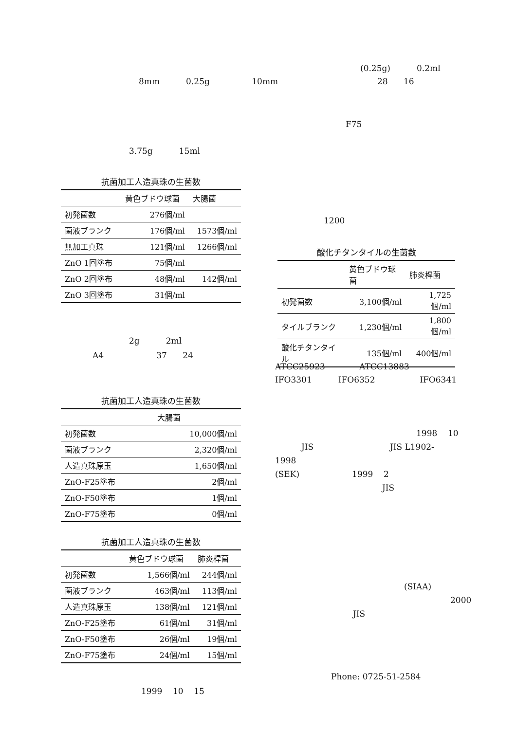8mm 0.25g 10mm
3.75g 15ml
抗菌加工人造真珠の生菌数
| | 黄色ブドウ球菌 | 大腸菌 |
| --- | --- | --- |
| 初発菌数 | 276個/ml | |
| 菌液ブランク | 176個/ml | 1573個/ml |
| 無加工真珠 | 121個/ml | 1266個/ml |
| ZnO 1回塗布 | 75個/ml | |
| ZnO 2回塗布 | 48個/ml | 142個/ml |
| ZnO 3回塗布 | 31個/ml | |
2g 2ml
A4 37 24
抗菌加工人造真珠の生菌数
| | 大腸菌 |
| --- | --- |
| 初発菌数 | 10,000個/ml |
| 菌液ブランク | 2,320個/ml |
| 人造真珠原玉 | 1,650個/ml |
| ZnO-F25塗布 | 2個/ml |
| ZnO-F50塗布 | 1個/ml |
| ZnO-F75塗布 | 0個/ml |
抗菌加工人造真珠の生菌数
| | 黄色ブドウ球菌 | 肺炎桿菌 |
| --- | --- | --- |
| 初発菌数 | 1,566個/ml | 244個/ml |
| 菌液ブランク | 463個/ml | 113個/ml |
| 人造真珠原玉 | 138個/ml | 121個/ml |
| ZnO-F25塗布 | 61個/ml | 31個/ml |
| ZnO-F50塗布 | 26個/ml | 19個/ml |
| ZnO-F75塗布 | 24個/ml | 15個/ml |
1999 10 15
(0.25g) 0.2ml
28 16
F75
1200
酸化チタンタイルの生菌数
| | 黄色ブドウ球菌 | 肺炎桿菌 |
| --- | --- | --- |
| 初発菌数 | 3,100個/ml | 1,725個/ml |
| タイルブランク | 1,230個/ml | 1,800個/ml |
| 酸化チタンタイル | 135個/ml | 400個/ml |
ATCC25923 ATCC13883
IFO3301 IFO6352 IFO6341
1998 10
JIS JIS L1902-
1998
(SEK) 1999 2
JIS
(SIAA)
2000
JIS
Phone: 0725-51-2584